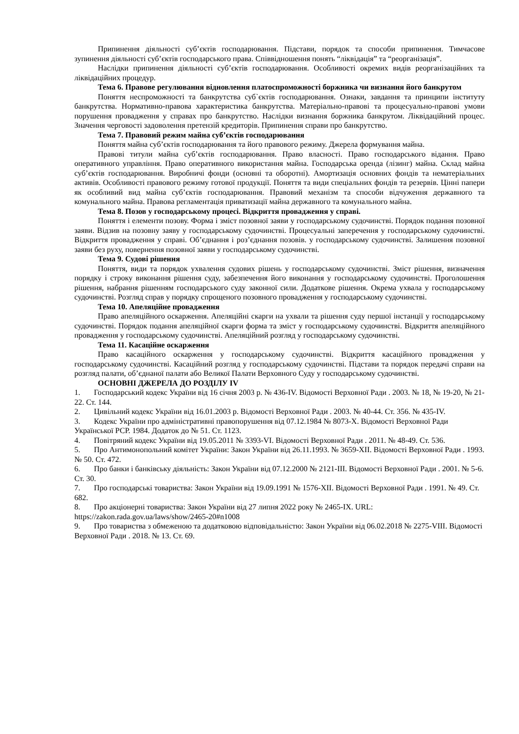Припинення діяльності суб’єктів господарювання. Підстави, порядок та способи припинення. Тимчасове зупинення діяльності суб’єктів господарського права. Співвідношення понять “ліквідація” та “реорганізація”.
Наслідки припинення діяльності суб’єктів господарювання. Особливості окремих видів реорганізаційних та ліквідаційних процедур.
Тема 6. Правове регулювання відновлення платоспроможності боржника чи визнання його банкрутом
Поняття неспроможності та банкрутства суб`єктів господарювання. Ознаки, завдання та принципи інституту банкрутства. Нормативно-правова характеристика банкрутства. Матеріально-правові та процесуально-правові умови порушення провадження у справах про банкрутство. Наслідки визнання боржника банкрутом. Ліквідаційний процес. Значення черговості задоволення претензій кредиторів. Припинення справи про банкрутство.
Тема 7. Правовий режим майна суб’єктів господарювання
Поняття майна суб’єктів господарювання та його правового режиму. Джерела формування майна.
Правові титули майна суб’єктів господарювання. Право власності. Право господарського відання. Право оперативного управління. Право оперативного використання майна. Господарська оренда (лізинг) майна. Склад майна суб’єктів господарювання. Виробничі фонди (основні та оборотні). Амортизація основних фондів та нематеріальних активів. Особливості правового режиму готової продукції. Поняття та види спеціальних фондів та резервів. Цінні папери як особливий вид майна суб’єктів господарювання. Правовий механізм та способи відчуження державного та комунального майна. Правова регламентація приватизації майна державного та комунального майна.
Тема 8. Позов у господарському процесі. Відкриття провадження у справі.
Поняття і елементи позову. Форма і зміст позовної заяви у господарському судочинстві. Порядок подання позовної заяви. Відзив на позовну заяву у господарському судочинстві. Процесуальні заперечення у господарському судочинстві. Відкриття провадження у справі. Об’єднання і роз’єднання позовів. у господарському судочинстві. Залишення позовної заяви без руху, повернення позовної заяви у господарському судочинстві.
Тема 9. Судові рішення
Поняття, види та порядок ухвалення судових рішень у господарському судочинстві. Зміст рішення, визначення порядку і строку виконання рішення суду, забезпечення його виконання у господарському судочинстві. Проголошення рішення, набрання рішенням господарського суду законної сили. Додаткове рішення. Окрема ухвала у господарському судочинстві. Розгляд справ у порядку спрощеного позовного провадження у господарському судочинстві.
Тема 10. Апеляційне провадження
Право апеляційного оскарження. Апеляційні скарги на ухвали та рішення суду першої інстанції у господарському судочинстві. Порядок подання апеляційної скарги форма та зміст у господарському судочинстві. Відкриття апеляційного провадження у господарському судочинстві. Апеляційний розгляд у господарському судочинстві.
Тема 11. Касаційне оскарження
Право касаційного оскарження у господарському судочинстві. Відкриття касаційного провадження у господарському судочинстві. Касаційний розгляд у господарському судочинстві. Підстави та порядок передачі справи на розгляд палати, об’єднаної палати або Великої Палати Верховного Суду у господарському судочинстві.
ОСНОВНІ ДЖЕРЕЛА ДО РОЗДІЛУ IV
1. Господарський кодекс України від 16 січня 2003 р. № 436-IV. Відомості Верховної Ради . 2003. № 18, № 19-20, № 21-22. Ст. 144.
2. Цивільний кодекс України від 16.01.2003 р. Відомості Верховної Ради . 2003. № 40-44. Ст. 356. № 435-IV.
3. Кодекс України про адміністративні правопорушення від 07.12.1984 № 8073-X. Відомості Верховної Ради Української РСР. 1984. Додаток до № 51. Ст. 1123.
4. Повітряний кодекс України від 19.05.2011 № 3393-VI. Відомості Верховної Ради . 2011. № 48-49. Ст. 536.
5. Про Антимонопольний комітет України: Закон України від 26.11.1993. № 3659-XII. Відомості Верховної Ради . 1993. № 50. Ст. 472.
6. Про банки і банківську діяльність: Закон України від 07.12.2000 № 2121-III. Відомості Верховної Ради . 2001. № 5-6. Ст. 30.
7. Про господарські товариства: Закон України від 19.09.1991 № 1576-XII. Відомості Верховної Ради . 1991. № 49. Ст. 682.
8. Про акціонерні товариства: Закон України від 27 липня 2022 року № 2465-IX. URL: https://zakon.rada.gov.ua/laws/show/2465-20#n1008
9. Про товариства з обмеженою та додатковою відповідальністю: Закон України від 06.02.2018 № 2275-VIII. Відомості Верховної Ради . 2018. № 13. Ст. 69.